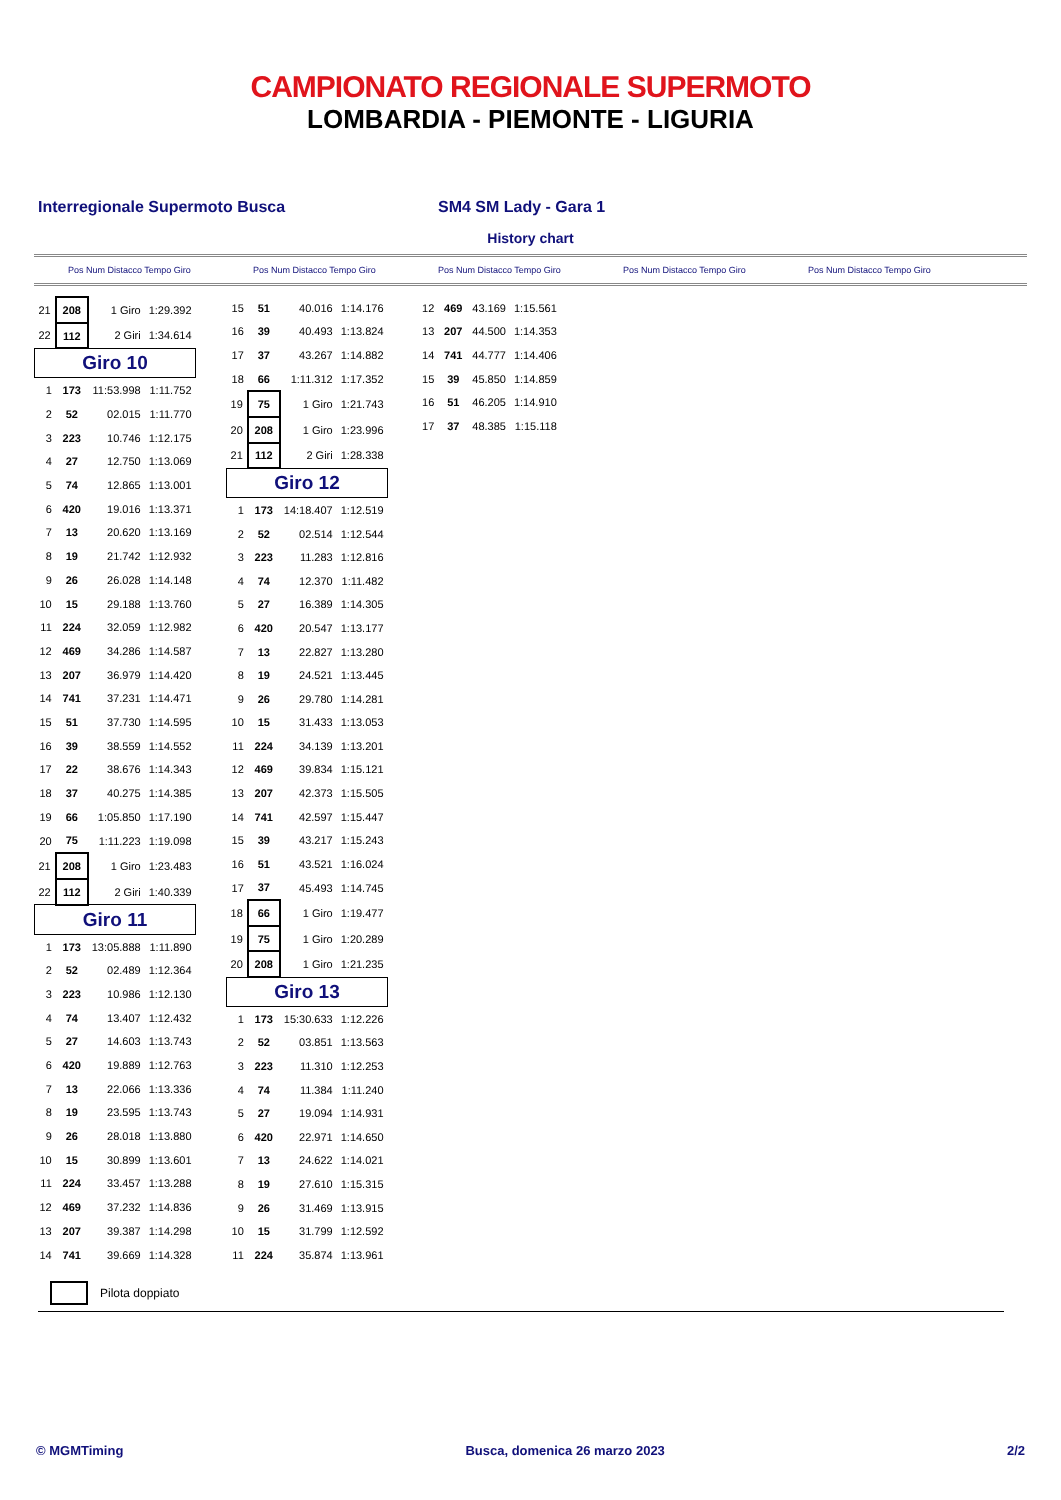CAMPIONATO REGIONALE SUPERMOTO
LOMBARDIA - PIEMONTE - LIGURIA
Interregionale Supermoto Busca SM4 SM Lady - Gara 1
History chart
Pos Num Distacco Tempo Giro Pos Num Distacco Tempo Giro Pos Num Distacco Tempo Giro Pos Num Distacco Tempo Giro Pos Num Distacco Tempo Giro
| 21 | 208 | 1 Giro | 1:29.392 |
| 22 | 112 | 2 Giri | 1:34.614 |
| Giro 10 | | | |
| 1 | 173 | 11:53.998 | 1:11.752 |
| 2 | 52 | 02.015 | 1:11.770 |
| 3 | 223 | 10.746 | 1:12.175 |
| 4 | 27 | 12.750 | 1:13.069 |
| 5 | 74 | 12.865 | 1:13.001 |
| 6 | 420 | 19.016 | 1:13.371 |
| 7 | 13 | 20.620 | 1:13.169 |
| 8 | 19 | 21.742 | 1:12.932 |
| 9 | 26 | 26.028 | 1:14.148 |
| 10 | 15 | 29.188 | 1:13.760 |
| 11 | 224 | 32.059 | 1:12.982 |
| 12 | 469 | 34.286 | 1:14.587 |
| 13 | 207 | 36.979 | 1:14.420 |
| 14 | 741 | 37.231 | 1:14.471 |
| 15 | 51 | 37.730 | 1:14.595 |
| 16 | 39 | 38.559 | 1:14.552 |
| 17 | 22 | 38.676 | 1:14.343 |
| 18 | 37 | 40.275 | 1:14.385 |
| 19 | 66 | 1:05.850 | 1:17.190 |
| 20 | 75 | 1:11.223 | 1:19.098 |
| 21 | 208 | 1 Giro | 1:23.483 |
| 22 | 112 | 2 Giri | 1:40.339 |
| Giro 11 | | | |
| 1 | 173 | 13:05.888 | 1:11.890 |
| 2 | 52 | 02.489 | 1:12.364 |
| 3 | 223 | 10.986 | 1:12.130 |
| 4 | 74 | 13.407 | 1:12.432 |
| 5 | 27 | 14.603 | 1:13.743 |
| 6 | 420 | 19.889 | 1:12.763 |
| 7 | 13 | 22.066 | 1:13.336 |
| 8 | 19 | 23.595 | 1:13.743 |
| 9 | 26 | 28.018 | 1:13.880 |
| 10 | 15 | 30.899 | 1:13.601 |
| 11 | 224 | 33.457 | 1:13.288 |
| 12 | 469 | 37.232 | 1:14.836 |
| 13 | 207 | 39.387 | 1:14.298 |
| 14 | 741 | 39.669 | 1:14.328 |
| 15 | 51 | 40.016 | 1:14.176 |
| 16 | 39 | 40.493 | 1:13.824 |
| 17 | 37 | 43.267 | 1:14.882 |
| 18 | 66 | 1:11.312 | 1:17.352 |
| 19 | 75 | 1 Giro | 1:21.743 |
| 20 | 208 | 1 Giro | 1:23.996 |
| 21 | 112 | 2 Giri | 1:28.338 |
| Giro 12 | | | |
| 1 | 173 | 14:18.407 | 1:12.519 |
| 2 | 52 | 02.514 | 1:12.544 |
| 3 | 223 | 11.283 | 1:12.816 |
| 4 | 74 | 12.370 | 1:11.482 |
| 5 | 27 | 16.389 | 1:14.305 |
| 6 | 420 | 20.547 | 1:13.177 |
| 7 | 13 | 22.827 | 1:13.280 |
| 8 | 19 | 24.521 | 1:13.445 |
| 9 | 26 | 29.780 | 1:14.281 |
| 10 | 15 | 31.433 | 1:13.053 |
| 11 | 224 | 34.139 | 1:13.201 |
| 12 | 469 | 39.834 | 1:15.121 |
| 13 | 207 | 42.373 | 1:15.505 |
| 14 | 741 | 42.597 | 1:15.447 |
| 15 | 39 | 43.217 | 1:15.243 |
| 16 | 51 | 43.521 | 1:16.024 |
| 17 | 37 | 45.493 | 1:14.745 |
| 18 | 66 | 1 Giro | 1:19.477 |
| 19 | 75 | 1 Giro | 1:20.289 |
| 20 | 208 | 1 Giro | 1:21.235 |
| Giro 13 | | | |
| 1 | 173 | 15:30.633 | 1:12.226 |
| 2 | 52 | 03.851 | 1:13.563 |
| 3 | 223 | 11.310 | 1:12.253 |
| 4 | 74 | 11.384 | 1:11.240 |
| 5 | 27 | 19.094 | 1:14.931 |
| 6 | 420 | 22.971 | 1:14.650 |
| 7 | 13 | 24.622 | 1:14.021 |
| 8 | 19 | 27.610 | 1:15.315 |
| 9 | 26 | 31.469 | 1:13.915 |
| 10 | 15 | 31.799 | 1:12.592 |
| 11 | 224 | 35.874 | 1:13.961 |
| 12 | 469 | 43.169 | 1:15.561 |
| 13 | 207 | 44.500 | 1:14.353 |
| 14 | 741 | 44.777 | 1:14.406 |
| 15 | 39 | 45.850 | 1:14.859 |
| 16 | 51 | 46.205 | 1:14.910 |
| 17 | 37 | 48.385 | 1:15.118 |
Pilota doppiato
© MGMTiming Busca, domenica 26 marzo 2023 2/2